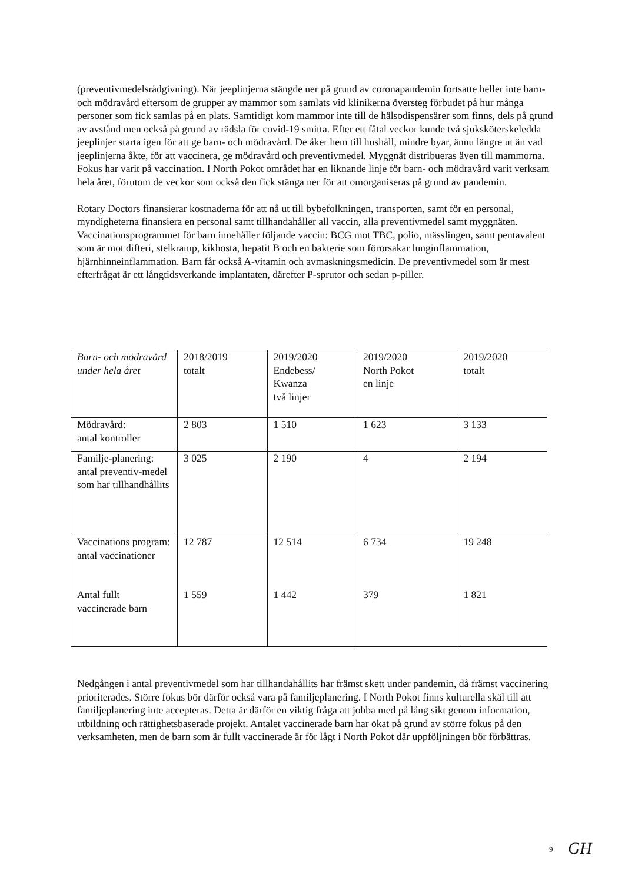(preventivmedelsrådgivning). När jeeplinjerna stängde ner på grund av coronapandemin fortsatte heller inte barn- och mödravård eftersom de grupper av mammor som samlats vid klinikerna översteg förbudet på hur många personer som fick samlas på en plats. Samtidigt kom mammor inte till de hälsodispensärer som finns, dels på grund av avstånd men också på grund av rädsla för covid-19 smitta. Efter ett fåtal veckor kunde två sjuksköterskeledda jeeplinjer starta igen för att ge barn- och mödravård. De åker hem till hushåll, mindre byar, ännu längre ut än vad jeeplinjerna åkte, för att vaccinera, ge mödravård och preventivmedel. Myggnät distribueras även till mammorna. Fokus har varit på vaccination. I North Pokot området har en liknande linje för barn- och mödravård varit verksam hela året, förutom de veckor som också den fick stänga ner för att omorganiseras på grund av pandemin.
Rotary Doctors finansierar kostnaderna för att nå ut till bybefolkningen, transporten, samt för en personal, myndigheterna finansiera en personal samt tillhandahåller all vaccin, alla preventivmedel samt myggnäten. Vaccinationsprogrammet för barn innehåller följande vaccin: BCG mot TBC, polio, mässlingen, samt pentavalent som är mot difteri, stelkramp, kikhosta, hepatit B och en bakterie som förorsakar lunginflammation, hjärnhinneinflammation. Barn får också A-vitamin och avmaskningsmedicin. De preventivmedel som är mest efterfrågat är ett långtidsverkande implantaten, därefter P-sprutor och sedan p-piller.
| Barn- och mödravård under hela året | 2018/2019 totalt | 2019/2020 Endebess/ Kwanza två linjer | 2019/2020 North Pokot en linje | 2019/2020 totalt |
| Mödravård: antal kontroller | 2 803 | 1 510 | 1 623 | 3 133 |
| Familje-planering: antal preventiv-medel som har tillhandhållits | 3 025 | 2 190 | 4 | 2 194 |
| Vaccinations program: antal vaccinationer Antal fullt vaccinerade barn | 12 787 1 559 | 12 514 1 442 | 6 734 379 | 19 248 1 821 |
Nedgången i antal preventivmedel som har tillhandahållits har främst skett under pandemin, då främst vaccinering prioriterades. Större fokus bör därför också vara på familjeplanering. I North Pokot finns kulturella skäl till att familjeplanering inte accepteras. Detta är därför en viktig fråga att jobba med på lång sikt genom information, utbildning och rättighetsbaserade projekt. Antalet vaccinerade barn har ökat på grund av större fokus på den verksamheten, men de barn som är fullt vaccinerade är för lågt i North Pokot där uppföljningen bör förbättras.
9 GH